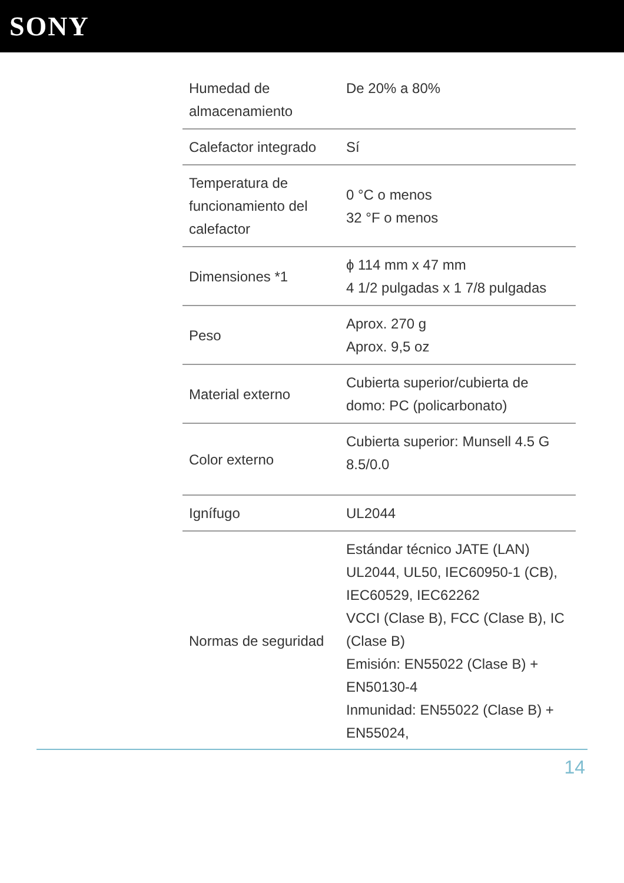SONY
| Humedad de almacenamiento | De 20% a 80% |
| Calefactor integrado | Sí |
| Temperatura de funcionamiento del calefactor | 0 °C o menos 32 °F o menos |
| Dimensiones *1 | ϕ 114 mm x 47 mm 4 1/2 pulgadas x 1 7/8 pulgadas |
| Peso | Aprox. 270 g Aprox. 9,5 oz |
| Material externo | Cubierta superior/cubierta de domo: PC (policarbonato) |
| Color externo | Cubierta superior: Munsell 4.5 G 8.5/0.0 |
| Ignífugo | UL2044 |
| Normas de seguridad | Estándar técnico JATE (LAN) UL2044, UL50, IEC60950-1 (CB), IEC60529, IEC62262 VCCI (Clase B), FCC (Clase B), IC (Clase B) Emisión: EN55022 (Clase B) + EN50130-4 Inmunidad: EN55022 (Clase B) + EN55024, |
14